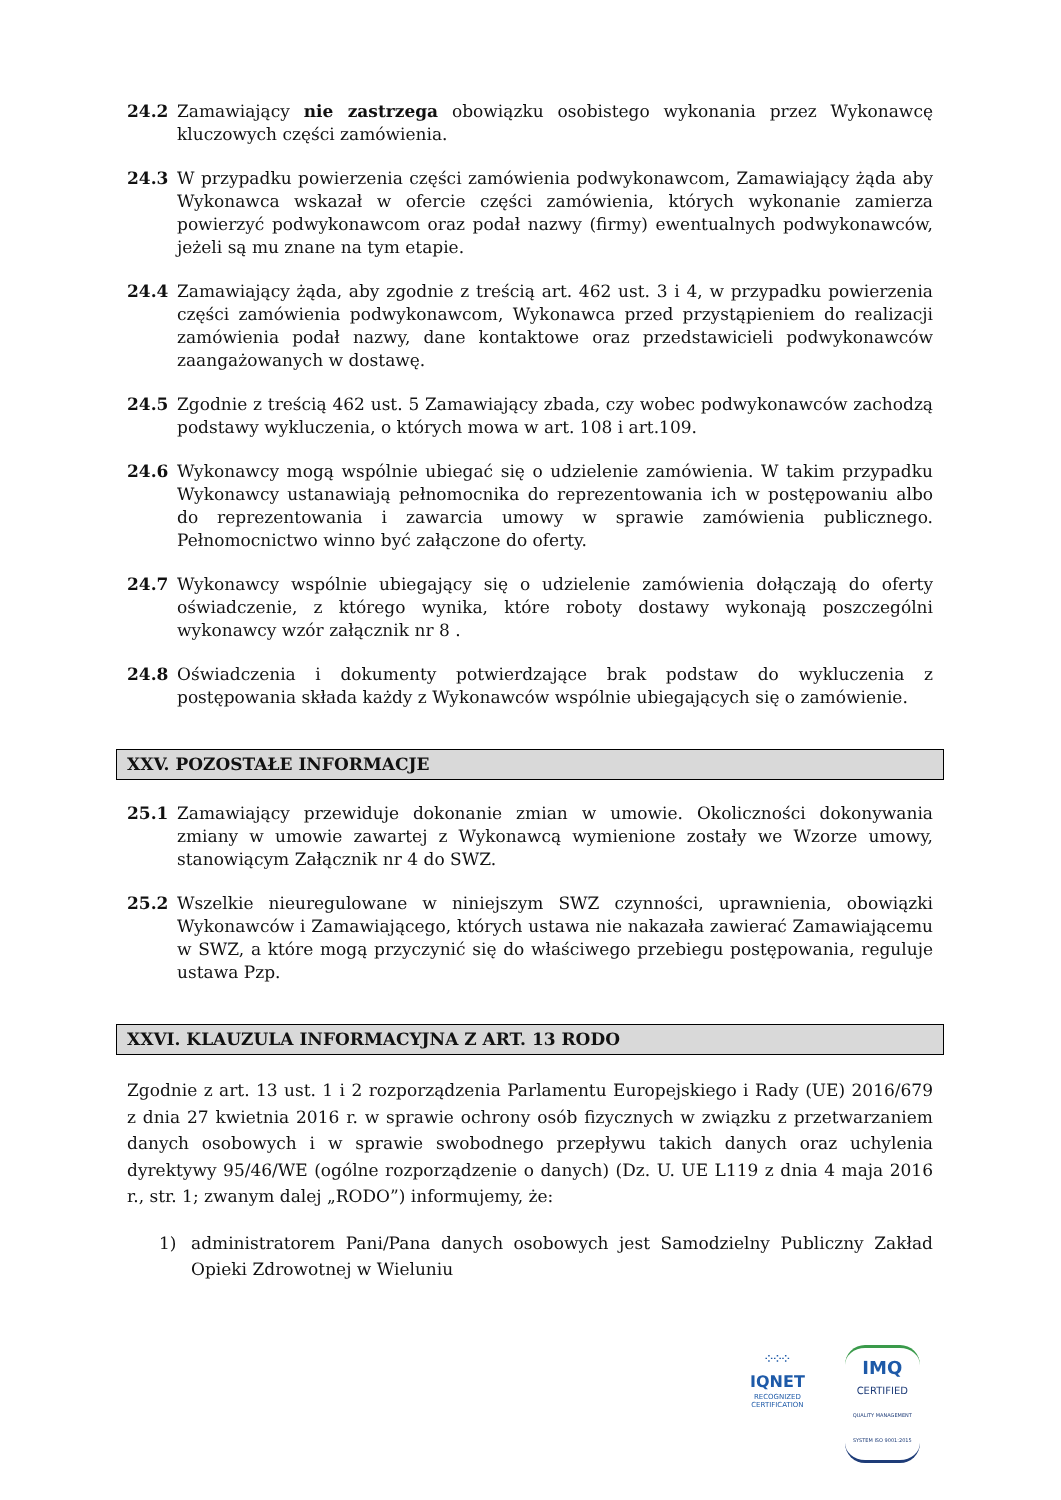24.2 Zamawiający nie zastrzega obowiązku osobistego wykonania przez Wykonawcę kluczowych części zamówienia.
24.3 W przypadku powierzenia części zamówienia podwykonawcom, Zamawiający żąda aby Wykonawca wskazał w ofercie części zamówienia, których wykonanie zamierza powierzyć podwykonawcom oraz podał nazwy (firmy) ewentualnych podwykonawców, jeżeli są mu znane na tym etapie.
24.4 Zamawiający żąda, aby zgodnie z treścią art. 462 ust. 3 i 4, w przypadku powierzenia części zamówienia podwykonawcom, Wykonawca przed przystąpieniem do realizacji zamówienia podał nazwy, dane kontaktowe oraz przedstawicieli podwykonawców zaangażowanych w dostawę.
24.5 Zgodnie z treścią 462 ust. 5 Zamawiający zbada, czy wobec podwykonawców zachodzą podstawy wykluczenia, o których mowa w art. 108 i art.109.
24.6 Wykonawcy mogą wspólnie ubiegać się o udzielenie zamówienia. W takim przypadku Wykonawcy ustanawiają pełnomocnika do reprezentowania ich w postępowaniu albo do reprezentowania i zawarcia umowy w sprawie zamówienia publicznego. Pełnomocnictwo winno być załączone do oferty.
24.7 Wykonawcy wspólnie ubiegający się o udzielenie zamówienia dołączają do oferty oświadczenie, z którego wynika, które roboty dostawy wykonają poszczególni wykonawcy wzór załącznik nr 8 .
24.8 Oświadczenia i dokumenty potwierdzające brak podstaw do wykluczenia z postępowania składa każdy z Wykonawców wspólnie ubiegających się o zamówienie.
XXV. POZOSTAŁE INFORMACJE
25.1 Zamawiający przewiduje dokonanie zmian w umowie. Okoliczności dokonywania zmiany w umowie zawartej z Wykonawcą wymienione zostały we Wzorze umowy, stanowiącym Załącznik nr 4 do SWZ.
25.2 Wszelkie nieuregulowane w niniejszym SWZ czynności, uprawnienia, obowiązki Wykonawców i Zamawiającego, których ustawa nie nakazała zawierać Zamawiającemu w SWZ, a które mogą przyczynić się do właściwego przebiegu postępowania, reguluje ustawa Pzp.
XXVI. KLAUZULA INFORMACYJNA Z ART. 13 RODO
Zgodnie z art. 13 ust. 1 i 2 rozporządzenia Parlamentu Europejskiego i Rady (UE) 2016/679 z dnia 27 kwietnia 2016 r. w sprawie ochrony osób fizycznych w związku z przetwarzaniem danych osobowych i w sprawie swobodnego przepływu takich danych oraz uchylenia dyrektywy 95/46/WE (ogólne rozporządzenie o danych) (Dz. U. UE L119 z dnia 4 maja 2016 r., str. 1; zwanym dalej „RODO”) informujemy, że:
1) administratorem Pani/Pana danych osobowych jest Samodzielny Publiczny Zakład Opieki Zdrowotnej w Wieluniu
⁘⁘⁘
IQNET
RECOGNIZED
CERTIFICATION
IMQ
CERTIFIED
QUALITY MANAGEMENT SYSTEM ISO 9001:2015